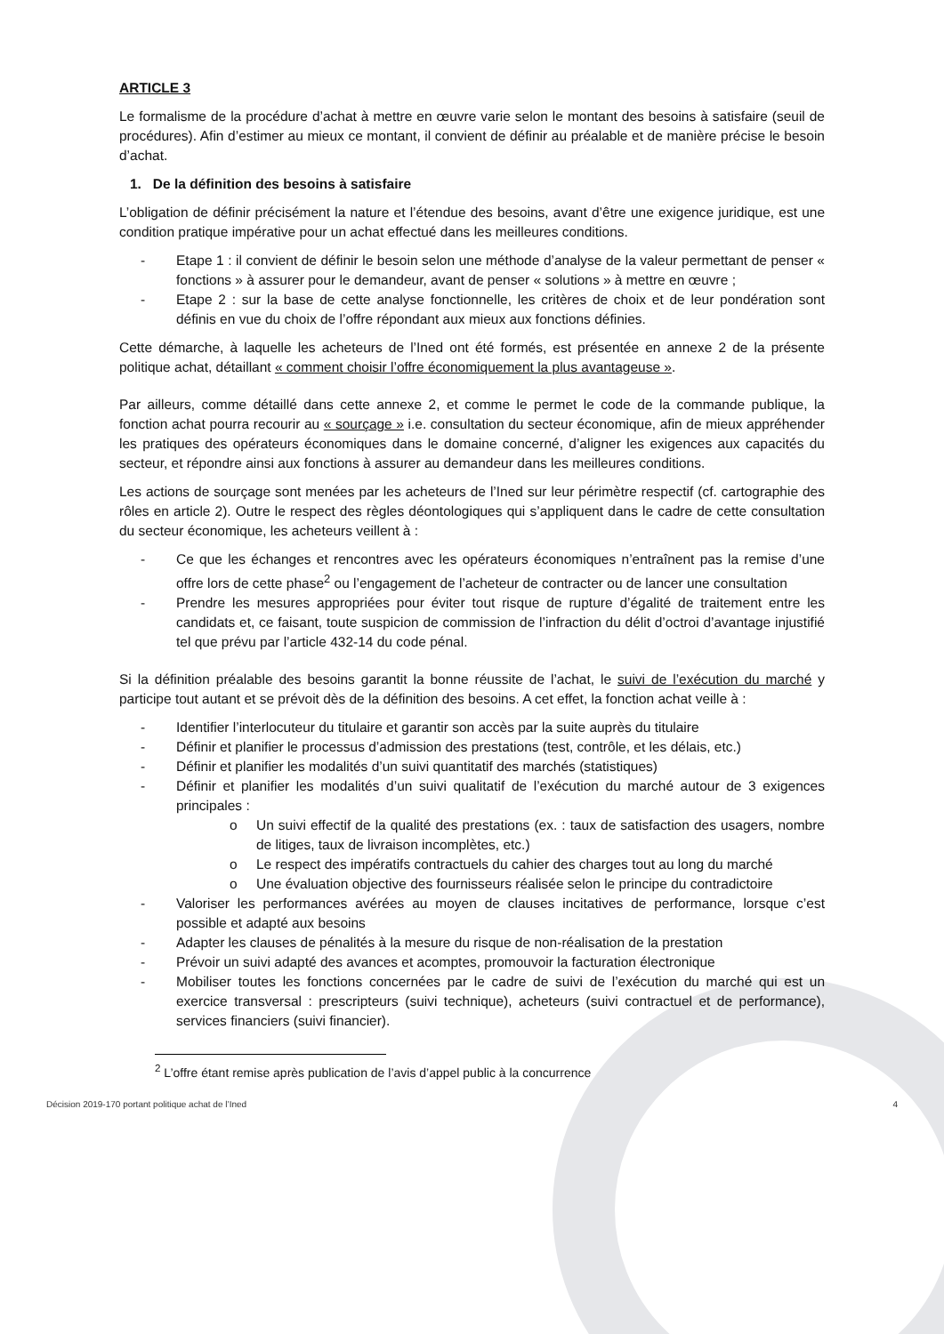ARTICLE 3
Le formalisme de la procédure d’achat à mettre en œuvre varie selon le montant des besoins à satisfaire (seuil de procédures). Afin d’estimer au mieux ce montant, il convient de définir au préalable et de manière précise le besoin d’achat.
1. De la définition des besoins à satisfaire
L’obligation de définir précisément la nature et l’étendue des besoins, avant d’être une exigence juridique, est une condition pratique impérative pour un achat effectué dans les meilleures conditions.
- Etape 1 : il convient de définir le besoin selon une méthode d’analyse de la valeur permettant de penser « fonctions » à assurer pour le demandeur, avant de penser « solutions » à mettre en œuvre ;
- Etape 2 : sur la base de cette analyse fonctionnelle, les critères de choix et de leur pondération sont définis en vue du choix de l’offre répondant aux mieux aux fonctions définies.
Cette démarche, à laquelle les acheteurs de l’Ined ont été formés, est présentée en annexe 2 de la présente politique achat, détaillant « comment choisir l’offre économiquement la plus avantageuse ».
Par ailleurs, comme détaillé dans cette annexe 2, et comme le permet le code de la commande publique, la fonction achat pourra recourir au « sourçage » i.e. consultation du secteur économique, afin de mieux appréhender les pratiques des opérateurs économiques dans le domaine concerné, d’aligner les exigences aux capacités du secteur, et répondre ainsi aux fonctions à assurer au demandeur dans les meilleures conditions.
Les actions de sourçage sont menées par les acheteurs de l’Ined sur leur périmètre respectif (cf. cartographie des rôles en article 2). Outre le respect des règles déontologiques qui s’appliquent dans le cadre de cette consultation du secteur économique, les acheteurs veillent à :
- Ce que les échanges et rencontres avec les opérateurs économiques n’entraînent pas la remise d’une offre lors de cette phase<sup>2</sup> ou l’engagement de l’acheteur de contracter ou de lancer une consultation
- Prendre les mesures appropriées pour éviter tout risque de rupture d’égalité de traitement entre les candidats et, ce faisant, toute suspicion de commission de l’infraction du délit d’octroi d’avantage injustifié tel que prévu par l’article 432-14 du code pénal.
Si la définition préalable des besoins garantit la bonne réussite de l’achat, le suivi de l’exécution du marché y participe tout autant et se prévoit dès de la définition des besoins. A cet effet, la fonction achat veille à :
- Identifier l’interlocuteur du titulaire et garantir son accès par la suite auprès du titulaire
- Définir et planifier le processus d’admission des prestations (test, contrôle, et les délais, etc.)
- Définir et planifier les modalités d’un suivi quantitatif des marchés (statistiques)
- Définir et planifier les modalités d’un suivi qualitatif de l’exécution du marché autour de 3 exigences principales :
o Un suivi effectif de la qualité des prestations (ex. : taux de satisfaction des usagers, nombre de litiges, taux de livraison incomplètes, etc.)
o Le respect des impératifs contractuels du cahier des charges tout au long du marché
o Une évaluation objective des fournisseurs réalisée selon le principe du contradictoire
- Valoriser les performances avérées au moyen de clauses incitatives de performance, lorsque c’est possible et adapté aux besoins
- Adapter les clauses de pénalités à la mesure du risque de non-réalisation de la prestation
- Prévoir un suivi adapté des avances et acomptes, promouvoir la facturation électronique
- Mobiliser toutes les fonctions concernées par le cadre de suivi de l’exécution du marché qui est un exercice transversal : prescripteurs (suivi technique), acheteurs (suivi contractuel et de performance), services financiers (suivi financier).
<sup>2</sup> L’offre étant remise après publication de l’avis d’appel public à la concurrence
Décision 2019-170 portant politique achat de l’Ined 4